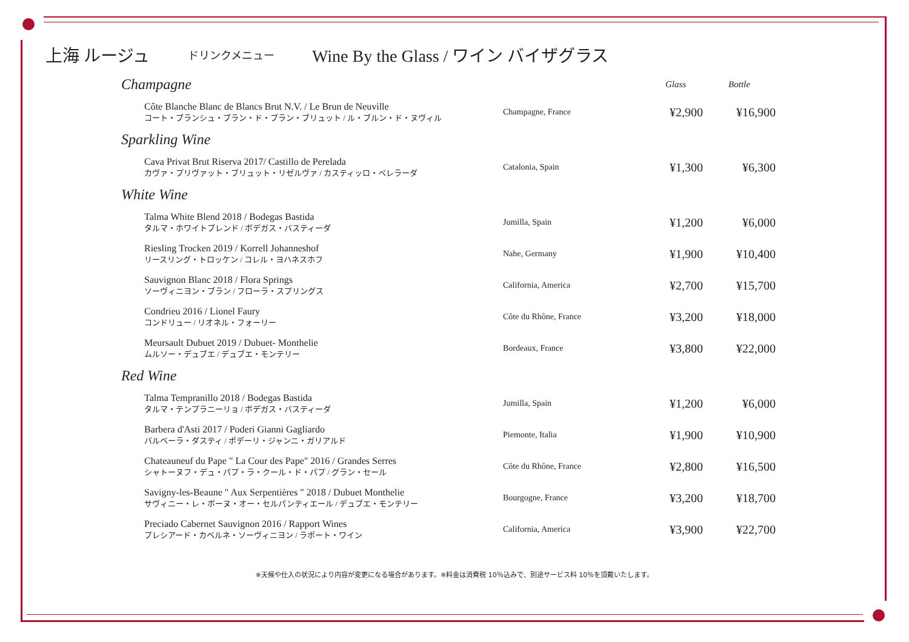上海 ルージュ
ドリンクメニュー
Wine By the Glass / ワイン バイザグラス
| Champagne | | Glass | Bottle |
| Côte Blanche Blanc de Blancs Brut N.V. / Le Brun de Neuville コート・ブランシュ・ブラン・ド・ブラン・ブリュット / ル・ブルン・ド・ヌヴィル | Champagne, France | ¥2,900 | ¥16,900 |
| Sparkling Wine | | | |
| Cava Privat Brut Riserva 2017/ Castillo de Perelada カヴァ・プリヴァット・ブリュット・リゼルヴァ / カスティッロ・ペレラーダ | Catalonia, Spain | ¥1,300 | ¥6,300 |
| White Wine | | | |
| Talma White Blend 2018 / Bodegas Bastida タルマ・ホワイトブレンド / ボデガス・バスティーダ | Jumilla, Spain | ¥1,200 | ¥6,000 |
| Riesling Trocken 2019 / Korrell Johanneshof リースリング・トロッケン / コレル・ヨハネスホフ | Nahe, Germany | ¥1,900 | ¥10,400 |
| Sauvignon Blanc 2018 / Flora Springs ソーヴィニヨン・ブラン / フローラ・スプリングス | California, America | ¥2,700 | ¥15,700 |
| Condrieu 2016 / Lionel Faury コンドリュー / リオネル・フォーリー | Côte du Rhône, France | ¥3,200 | ¥18,000 |
| Meursault Dubuet 2019 / Dubuet- Monthelie ムルソー・デュブエ / デュブエ・モンテリー | Bordeaux, France | ¥3,800 | ¥22,000 |
| Red Wine | | | |
| Talma Tempranillo 2018 / Bodegas Bastida タルマ・テンプラニーリョ / ボデガス・バスティーダ | Jumilla, Spain | ¥1,200 | ¥6,000 |
| Barbera d'Asti 2017 / Poderi Gianni Gagliardo バルベーラ・ダスティ / ポデーリ・ジャンニ・ガリアルド | Piemonte, Italia | ¥1,900 | ¥10,900 |
| Chateauneuf du Pape " La Cour des Pape" 2016 / Grandes Serres シャトーヌフ・デュ・パプ・ラ・クール・ド・パプ / グラン・セール | Côte du Rhône, France | ¥2,800 | ¥16,500 |
| Savigny-les-Beaune " Aux Serpentières " 2018 / Dubuet Monthelie サヴィニー・レ・ボーヌ・オー・セルパンティエール / デュブエ・モンテリー | Bourgogne, France | ¥3,200 | ¥18,700 |
| Preciado Cabernet Sauvignon 2016 / Rapport Wines プレシアード・カベルネ・ソーヴィニヨン / ラポート・ワイン | California, America | ¥3,900 | ¥22,700 |
※天候や仕入の状況により内容が変更になる場合があります。※料金は消費税 10％込みで、別途サービス料 10％を頂戴いたします。